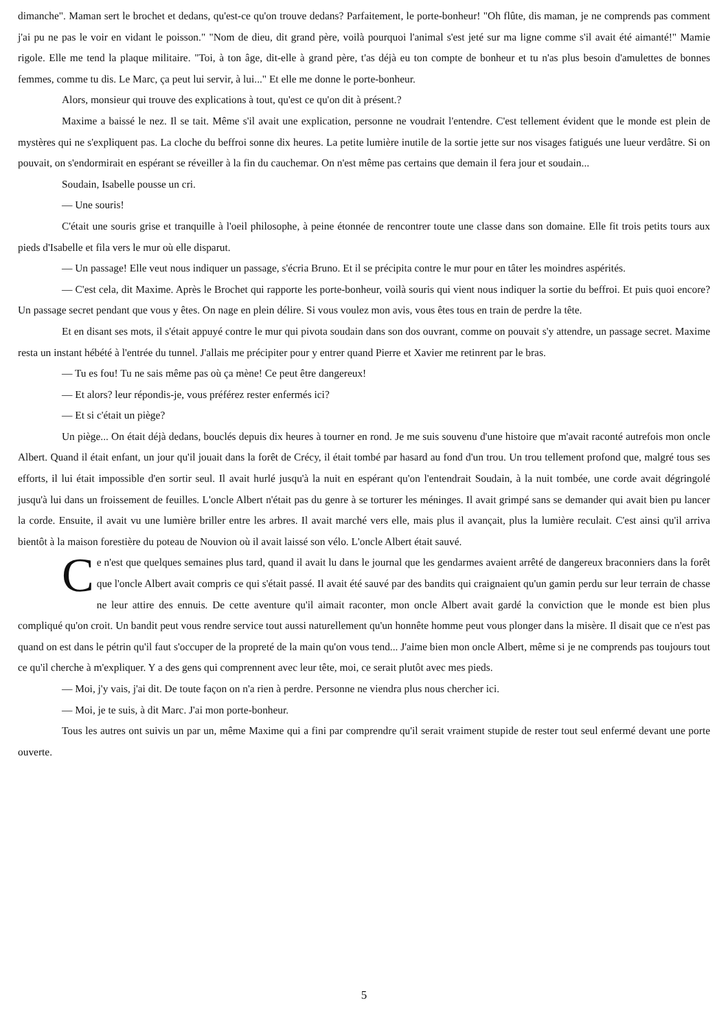dimanche". Maman sert le brochet et dedans, qu'est-ce qu'on trouve dedans? Parfaitement, le porte-bonheur! "Oh flûte, dis maman, je ne comprends pas comment j'ai pu ne pas le voir en vidant le poisson." "Nom de dieu, dit grand père, voilà pourquoi l'animal s'est jeté sur ma ligne comme s'il avait été aimanté!" Mamie rigole. Elle me tend la plaque militaire. "Toi, à ton âge, dit-elle à grand père, t'as déjà eu ton compte de bonheur et tu n'as plus besoin d'amulettes de bonnes femmes, comme tu dis. Le Marc, ça peut lui servir, à lui..." Et elle me donne le porte-bonheur.
Alors, monsieur qui trouve des explications à tout, qu'est ce qu'on dit à présent.?
Maxime a baissé le nez. Il se tait. Même s'il avait une explication, personne ne voudrait l'entendre. C'est tellement évident que le monde est plein de mystères qui ne s'expliquent pas. La cloche du beffroi sonne dix heures. La petite lumière inutile de la sortie jette sur nos visages fatigués une lueur verdâtre. Si on pouvait, on s'endormirait en espérant se réveiller à la fin du cauchemar. On n'est même pas certains que demain il fera jour et soudain...
Soudain, Isabelle pousse un cri.
— Une souris!
C'était une souris grise et tranquille à l'oeil philosophe, à peine étonnée de rencontrer toute une classe dans son domaine. Elle fit trois petits tours aux pieds d'Isabelle et fila vers le mur où elle disparut.
— Un passage! Elle veut nous indiquer un passage, s'écria Bruno. Et il se précipita contre le mur pour en tâter les moindres aspérités.
— C'est cela, dit Maxime. Après le Brochet qui rapporte les porte-bonheur, voilà souris qui vient nous indiquer la sortie du beffroi. Et puis quoi encore? Un passage secret pendant que vous y êtes. On nage en plein délire. Si vous voulez mon avis, vous êtes tous en train de perdre la tête.
Et en disant ses mots, il s'était appuyé contre le mur qui pivota soudain dans son dos ouvrant, comme on pouvait s'y attendre, un passage secret. Maxime resta un instant hébété à l'entrée du tunnel. J'allais me précipiter pour y entrer quand Pierre et Xavier me retinrent par le bras.
— Tu es fou! Tu ne sais même pas où ça mène! Ce peut être dangereux!
— Et alors? leur répondis-je, vous préférez rester enfermés ici?
— Et si c'était un piège?
Un piège... On était déjà dedans, bouclés depuis dix heures à tourner en rond. Je me suis souvenu d'une histoire que m'avait raconté autrefois mon oncle Albert. Quand il était enfant, un jour qu'il jouait dans la forêt de Crécy, il était tombé par hasard au fond d'un trou. Un trou tellement profond que, malgré tous ses efforts, il lui était impossible d'en sortir seul. Il avait hurlé jusqu'à la nuit en espérant qu'on l'entendrait Soudain, à la nuit tombée, une corde avait dégringolé jusqu'à lui dans un froissement de feuilles. L'oncle Albert n'était pas du genre à se torturer les méninges. Il avait grimpé sans se demander qui avait bien pu lancer la corde. Ensuite, il avait vu une lumière briller entre les arbres. Il avait marché vers elle, mais plus il avançait, plus la lumière reculait. C'est ainsi qu'il arriva bientôt à la maison forestière du poteau de Nouvion où il avait laissé son vélo. L'oncle Albert était sauvé.
Ce n'est que quelques semaines plus tard, quand il avait lu dans le journal que les gendarmes avaient arrêté de dangereux braconniers dans la forêt que l'oncle Albert avait compris ce qui s'était passé. Il avait été sauvé par des bandits qui craignaient qu'un gamin perdu sur leur terrain de chasse ne leur attire des ennuis. De cette aventure qu'il aimait raconter, mon oncle Albert avait gardé la conviction que le monde est bien plus compliqué qu'on croit. Un bandit peut vous rendre service tout aussi naturellement qu'un honnête homme peut vous plonger dans la misère. Il disait que ce n'est pas quand on est dans le pétrin qu'il faut s'occuper de la propreté de la main qu'on vous tend... J'aime bien mon oncle Albert, même si je ne comprends pas toujours tout ce qu'il cherche à m'expliquer. Y a des gens qui comprennent avec leur tête, moi, ce serait plutôt avec mes pieds.
— Moi, j'y vais, j'ai dit. De toute façon on n'a rien à perdre. Personne ne viendra plus nous chercher ici.
— Moi, je te suis, à dit Marc. J'ai mon porte-bonheur.
Tous les autres ont suivis un par un, même Maxime qui a fini par comprendre qu'il serait vraiment stupide de rester tout seul enfermé devant une porte ouverte.
5